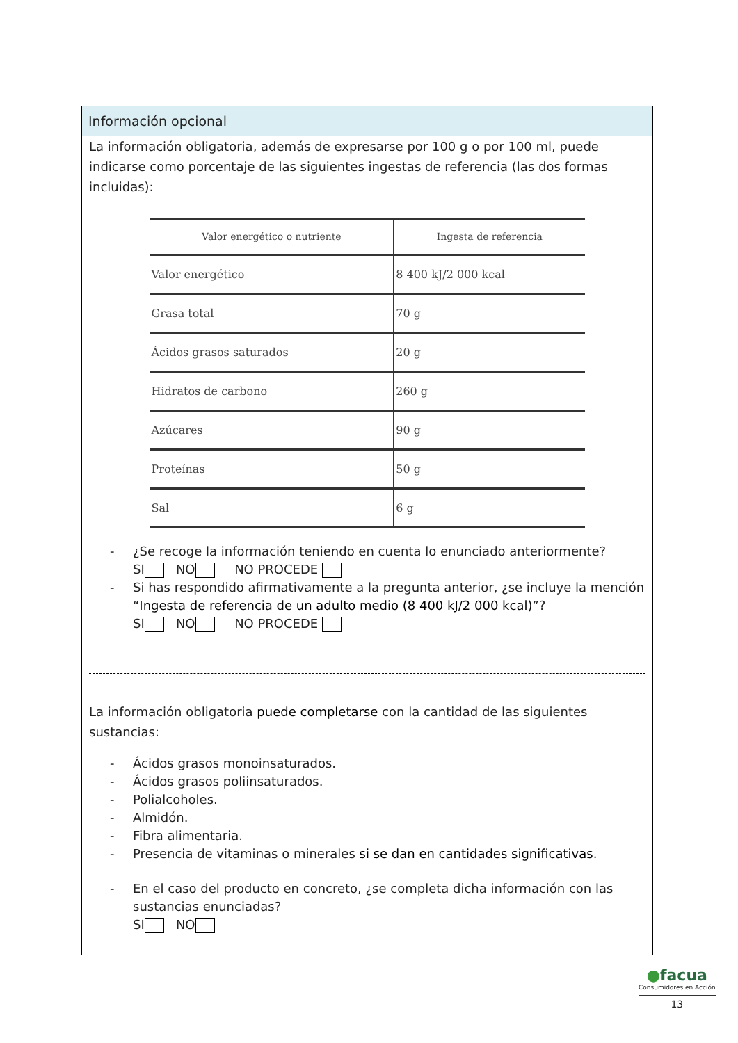Información opcional
La información obligatoria, además de expresarse por 100 g o por 100 ml, puede indicarse como porcentaje de las siguientes ingestas de referencia (las dos formas incluidas):
| Valor energético o nutriente | Ingesta de referencia |
| --- | --- |
| Valor energético | 8 400 kJ/2 000 kcal |
| Grasa total | 70 g |
| Ácidos grasos saturados | 20 g |
| Hidratos de carbono | 260 g |
| Azúcares | 90 g |
| Proteínas | 50 g |
| Sal | 6 g |
- ¿Se recoge la información teniendo en cuenta lo enunciado anteriormente?
SI NO NO PROCEDE
- Si has respondido afirmativamente a la pregunta anterior, ¿se incluye la mención “Ingesta de referencia de un adulto medio (8 400 kJ/2 000 kcal)”?
SI NO NO PROCEDE
La información obligatoria puede completarse con la cantidad de las siguientes sustancias:
- Ácidos grasos monoinsaturados.
- Ácidos grasos poliinsaturados.
- Polialcoholes.
- Almidón.
- Fibra alimentaria.
- Presencia de vitaminas o minerales si se dan en cantidades significativas.
- En el caso del producto en concreto, ¿se completa dicha información con las sustancias enunciadas?
SI NO
●facua
Consumidores en Acción
13